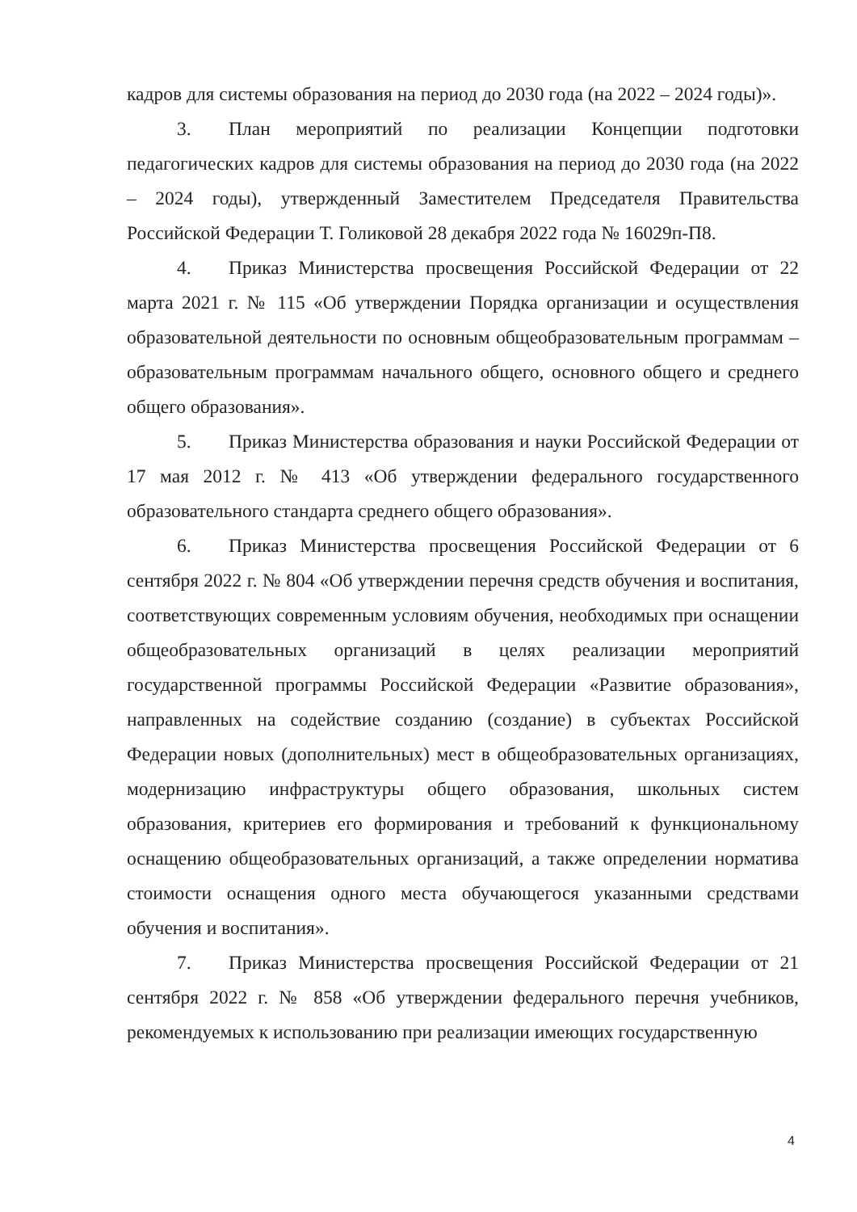кадров для системы образования на период до 2030 года (на 2022 – 2024 годы)».
3. План мероприятий по реализации Концепции подготовки педагогических кадров для системы образования на период до 2030 года (на 2022 – 2024 годы), утвержденный Заместителем Председателя Правительства Российской Федерации Т. Голиковой 28 декабря 2022 года № 16029п-П8.
4. Приказ Министерства просвещения Российской Федерации от 22 марта 2021 г. № 115 «Об утверждении Порядка организации и осуществления образовательной деятельности по основным общеобразовательным программам – образовательным программам начального общего, основного общего и среднего общего образования».
5. Приказ Министерства образования и науки Российской Федерации от 17 мая 2012 г. № 413 «Об утверждении федерального государственного образовательного стандарта среднего общего образования».
6. Приказ Министерства просвещения Российской Федерации от 6 сентября 2022 г. № 804 «Об утверждении перечня средств обучения и воспитания, соответствующих современным условиям обучения, необходимых при оснащении общеобразовательных организаций в целях реализации мероприятий государственной программы Российской Федерации «Развитие образования», направленных на содействие созданию (создание) в субъектах Российской Федерации новых (дополнительных) мест в общеобразовательных организациях, модернизацию инфраструктуры общего образования, школьных систем образования, критериев его формирования и требований к функциональному оснащению общеобразовательных организаций, а также определении норматива стоимости оснащения одного места обучающегося указанными средствами обучения и воспитания».
7. Приказ Министерства просвещения Российской Федерации от 21 сентября 2022 г. № 858 «Об утверждении федерального перечня учебников, рекомендуемых к использованию при реализации имеющих государственную
4